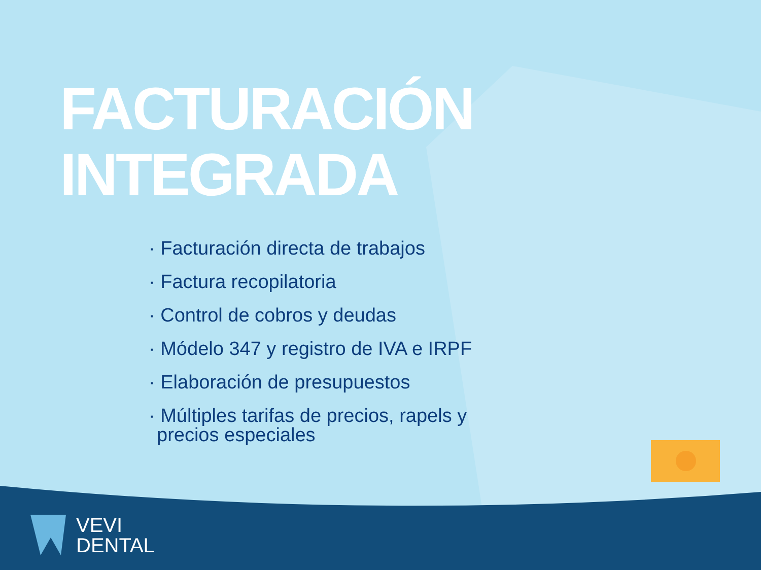FACTURACIÓN INTEGRADA
· Facturación directa de trabajos
· Factura recopilatoria
· Control de cobros y deudas
· Módelo 347 y registro de IVA e IRPF
· Elaboración de presupuestos
· Múltiples tarifas de precios, rapels y precios especiales
VEVI
DENTAL